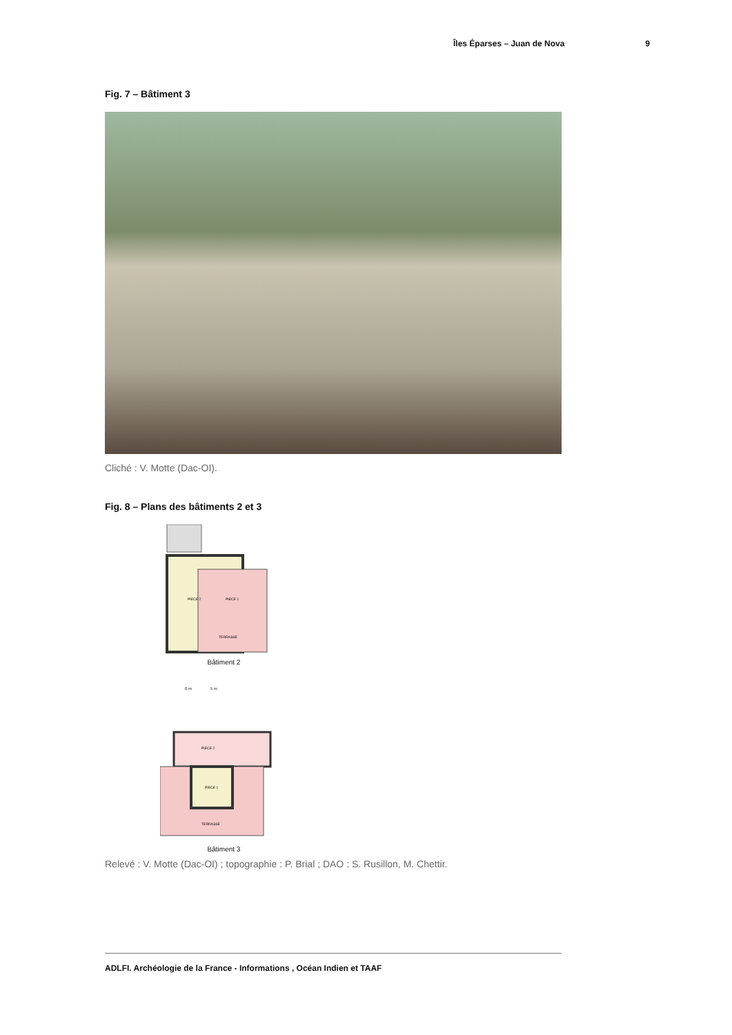Îles Éparses – Juan de Nova 9
Fig. 7 – Bâtiment 3
Cliché : V. Motte (Dac-OI).
Fig. 8 – Plans des bâtiments 2 et 3
PIECE 2
PIECE 1
TERRASSE
Bâtiment 2
0 m 5 m
PIECE 2
PIECE 1
TERRASSE
Bâtiment 3
Relevé : V. Motte (Dac-OI) ; topographie : P. Brial ; DAO : S. Rusillon, M. Chettir.
ADLFI. Archéologie de la France - Informations , Océan Indien et TAAF